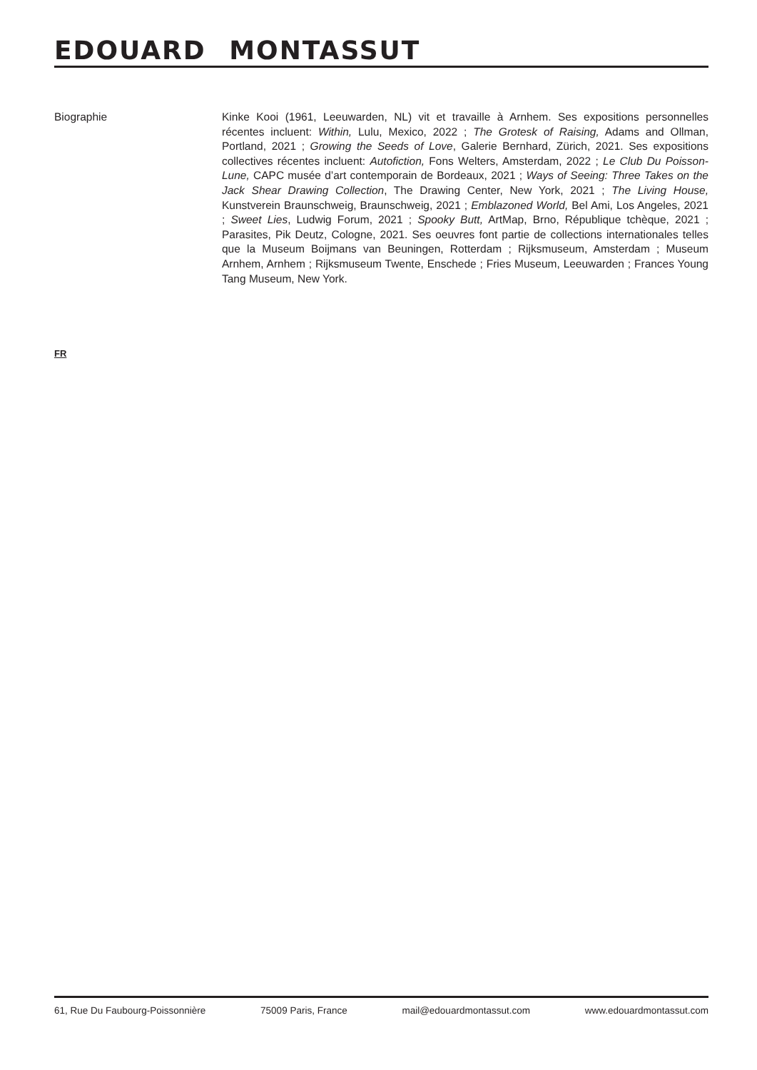EDOUARD MONTASSUT
Biographie Kinke Kooi (1961, Leeuwarden, NL) vit et travaille à Arnhem. Ses expositions personnelles récentes incluent: Within, Lulu, Mexico, 2022 ; The Grotesk of Raising, Adams and Ollman, Portland, 2021 ; Growing the Seeds of Love, Galerie Bernhard, Zürich, 2021. Ses expositions collectives récentes incluent: Autofiction, Fons Welters, Amsterdam, 2022 ; Le Club Du Poisson-Lune, CAPC musée d’art contemporain de Bordeaux, 2021 ; Ways of Seeing: Three Takes on the Jack Shear Drawing Collection, The Drawing Center, New York, 2021 ; The Living House, Kunstverein Braunschweig, Braunschweig, 2021 ; Emblazoned World, Bel Ami, Los Angeles, 2021 ; Sweet Lies, Ludwig Forum, 2021 ; Spooky Butt, ArtMap, Brno, République tchèque, 2021 ; Parasites, Pik Deutz, Cologne, 2021. Ses oeuvres font partie de collections internationales telles que la Museum Boijmans van Beuningen, Rotterdam ; Rijksmuseum, Amsterdam ; Museum Arnhem, Arnhem ; Rijksmuseum Twente, Enschede ; Fries Museum, Leeuwarden ; Frances Young Tang Museum, New York.
FR
61, Rue Du Faubourg-Poissonnière 75009 Paris, France mail@edouardmontassut.com www.edouardmontassut.com